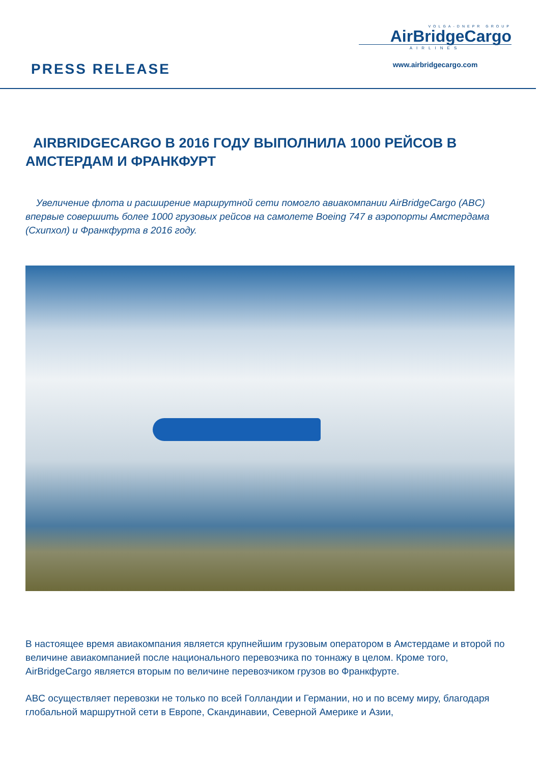PRESS RELEASE
VOLGA-DNEPR GROUP
AirBridgeCargo
AIRLINES
www.airbridgecargo.com
AIRBRIDGECARGO В 2016 ГОДУ ВЫПОЛНИЛА 1000 РЕЙСОВ В АМСТЕРДАМ И ФРАНКФУРТ
Увеличение флота и расширение маршрутной сети помогло авиакомпании AirBridgeCargo (ABC) впервые совершить более 1000 грузовых рейсов на самолете Boeing 747 в аэропорты Амстердама (Схипхол) и Франкфурта в 2016 году.
В настоящее время авиакомпания является крупнейшим грузовым оператором в Амстердаме и второй по величине авиакомпанией после национального перевозчика по тоннажу в целом. Кроме того, AirBridgeCargo является вторым по величине перевозчиком грузов во Франкфурте.
ABC осуществляет перевозки не только по всей Голландии и Германии, но и по всему миру, благодаря глобальной маршрутной сети в Европе, Скандинавии, Северной Америке и Азии,